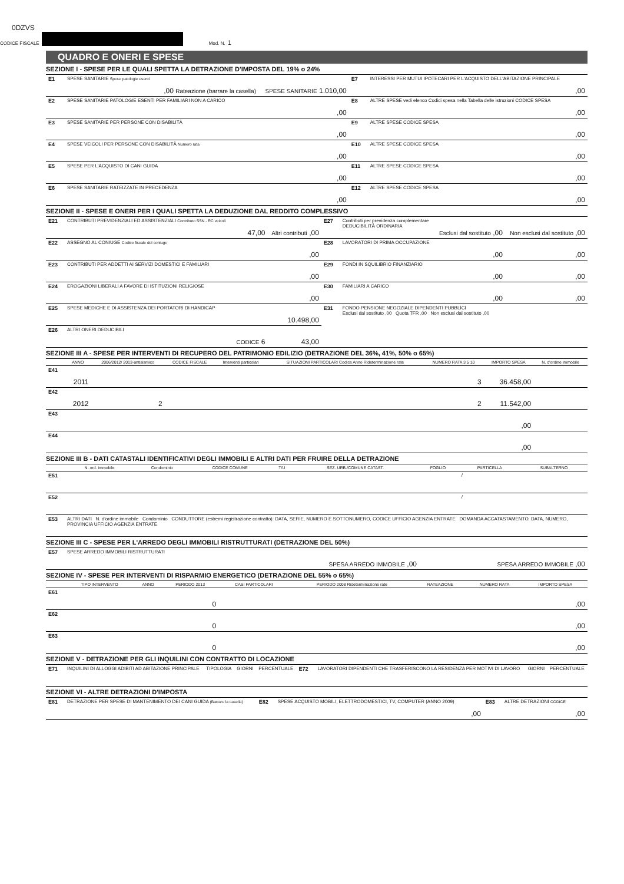0DZVS
CODICE FISCALE Mod. N. 1
QUADRO E ONERI E SPESE
SEZIONE I - SPESE PER LE QUALI SPETTA LA DETRAZIONE D'IMPOSTA DEL 19% o 24%
| E1 | SPESE SANITARIE Spese patologie esenti | ,00 Rateazione (barrare la casella) | SPESE SANITARIE 1.010,00 | E7 | INTERESSI PER MUTUI IPOTECARI PER L'ACQUISTO DELL'ABITAZIONE PRINCIPALE | ,00 |
| E2 | SPESE SANITARIE PATOLOGIE ESENTI PER FAMILIARI NON A CARICO | | ,00 | E8 | ALTRE SPESE vedi elenco Codici spesa nella Tabella delle istruzioni CODICE SPESA | ,00 |
| E3 | SPESE SANITARIE PER PERSONE CON DISABILITÀ | | ,00 | E9 | ALTRE SPESE CODICE SPESA | ,00 |
| E4 | SPESE VEICOLI PER PERSONE CON DISABILITÀ Numero rata | | ,00 | E10 | ALTRE SPESE CODICE SPESA | ,00 |
| E5 | SPESE PER L'ACQUISTO DI CANI GUIDA | | ,00 | E11 | ALTRE SPESE CODICE SPESA | ,00 |
| E6 | SPESE SANITARIE RATEIZZATE IN PRECEDENZA | | ,00 | E12 | ALTRE SPESE CODICE SPESA | ,00 |
SEZIONE II - SPESE E ONERI PER I QUALI SPETTA LA DEDUZIONE DAL REDDITO COMPLESSIVO
| E21 | CONTRIBUTI PREVIDENZIALI ED ASSISTENZIALI Contributo SSN - RC veicoli | 47,00 | Altri contributi ,00 | E27 | Contributi per previdenza complementare DEDUCIBILITÀ ORDINARIA | Esclusi dal sostituto ,00 | Non esclusi dal sostituto ,00 |
| E22 | ASSEGNO AL CONIUGE Codice fiscale del coniuge | | ,00 | E28 | LAVORATORI DI PRIMA OCCUPAZIONE | ,00 | ,00 |
| E23 | CONTRIBUTI PER ADDETTI AI SERVIZI DOMESTICI E FAMILIARI | | ,00 | E29 | FONDI IN SQUILIBRIO FINANZIARIO | ,00 | ,00 |
| E24 | EROGAZIONI LIBERALI A FAVORE DI ISTITUZIONI RELIGIOSE | | ,00 | E30 | FAMILIARI A CARICO | ,00 | ,00 |
| E25 | SPESE MEDICHE E DI ASSISTENZA DEI PORTATORI DI HANDICAP | | 10.498,00 | E31 | FONDO PENSIONE NEGOZIALE DIPENDENTI PUBBLICI Esclusi dal sostituto ,00 Quota TFR ,00 Non esclusi dal sostituto ,00 | | |
| E26 | ALTRI ONERI DEDUCIBILI | CODICE 6 | 43,00 | | | | |
SEZIONE III A - SPESE PER INTERVENTI DI RECUPERO DEL PATRIMONIO EDILIZIO (DETRAZIONE DEL 36%, 41%, 50% o 65%)
| | ANNO | 2006/2012/ 2013-antisismico | CODICE FISCALE | Interventi particolari | SITUAZIONI PARTICOLARI Codice Anno Rideterminazione rate | NUMERO RATA 3 5 10 | IMPORTO SPESA | N. d'ordine immobile |
| --- | --- | --- | --- | --- | --- | --- | --- | --- |
| E41 | 2011 | | | | | 3 | 36.458,00 | |
| E42 | 2012 | 2 | | | | 2 | 11.542,00 | |
| E43 | | | | | | | ,00 | |
| E44 | | | | | | | ,00 | |
SEZIONE III B - DATI CATASTALI IDENTIFICATIVI DEGLI IMMOBILI E ALTRI DATI PER FRUIRE DELLA DETRAZIONE
| | N. ord. immobile | Condominio | CODICE COMUNE | T/U | SEZ. URB./COMUNE CATAST. | FOGLIO | PARTICELLA | SUBALTERNO |
| --- | --- | --- | --- | --- | --- | --- | --- | --- |
| E51 | | | | | | | / | |
| E52 | | | | | | | / | |
| E53 | ALTRI DATI N. d'ordine immobile Condominio CONDUTTORE (estremi registrazione contratto): DATA, SERIE, NUMERO E SOTTONUMERO, CODICE UFFICIO AGENZIA ENTRATE DOMANDA ACCATASTAMENTO: DATA, NUMERO, PROVINCIA UFFICIO AGENZIA ENTRATE | | | | | | | |
SEZIONE III C - SPESE PER L'ARREDO DEGLI IMMOBILI RISTRUTTURATI (DETRAZIONE DEL 50%)
| E57 | SPESE ARREDO IMMOBILI RISTRUTTURATI | SPESA ARREDO IMMOBILE ,00 | SPESA ARREDO IMMOBILE ,00 |
SEZIONE IV - SPESE PER INTERVENTI DI RISPARMIO ENERGETICO (DETRAZIONE DEL 55% o 65%)
| | TIPO INTERVENTO | ANNO | PERIODO 2013 | CASI PARTICOLARI | PERIODO 2008 Rideterminazione rate | RATEAZIONE | NUMERO RATA | IMPORTO SPESA |
| --- | --- | --- | --- | --- | --- | --- | --- | --- |
| E61 | | | 0 | | | | | ,00 |
| E62 | | | 0 | | | | | ,00 |
| E63 | | | 0 | | | | | ,00 |
SEZIONE V - DETRAZIONE PER GLI INQUILINI CON CONTRATTO DI LOCAZIONE
| E71 | INQUILINI DI ALLOGGI ADIBITI AD ABITAZIONE PRINCIPALE | TIPOLOGIA | GIORNI | PERCENTUALE | E72 | LAVORATORI DIPENDENTI CHE TRASFERISCONO LA RESIDENZA PER MOTIVI DI LAVORO | GIORNI | PERCENTUALE |
SEZIONE VI - ALTRE DETRAZIONI D'IMPOSTA
| E81 | DETRAZIONE PER SPESE DI MANTENIMENTO DEI CANI GUIDA (Barrare la casella) | E82 | SPESE ACQUISTO MOBILI, ELETTRODOMESTICI, TV, COMPUTER (ANNO 2009) | ,00 | E83 | ALTRE DETRAZIONI CODICE | ,00 |